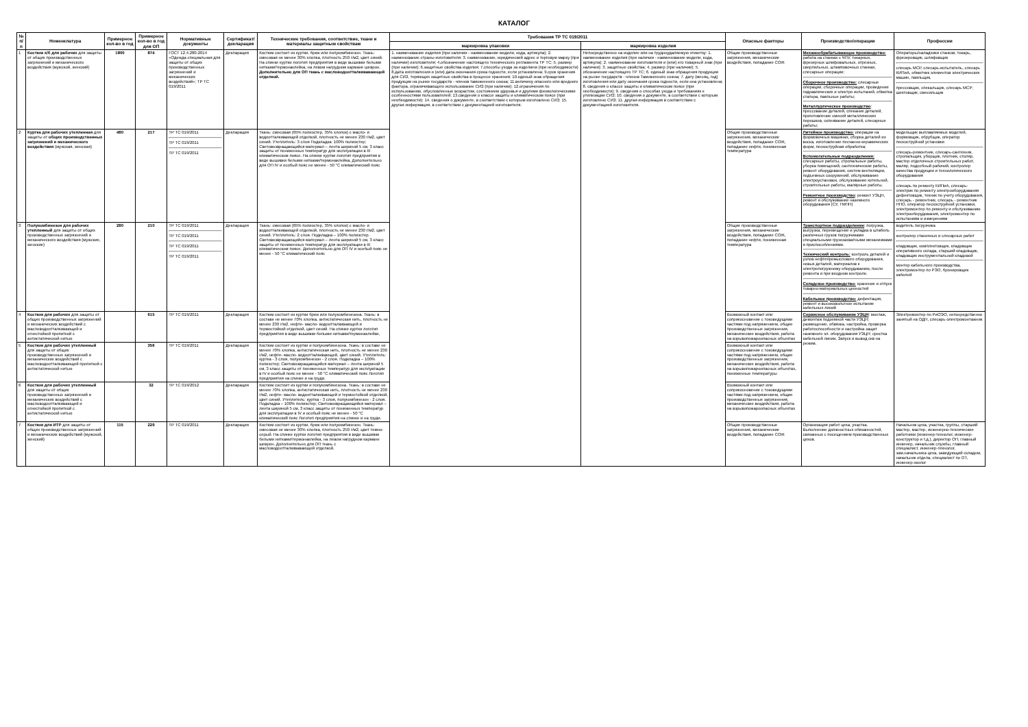КАТАЛОГ
| № п/п | Номенклатура | Примерное кол-во в год | Примерное кол-во в год для ОП | Нормативные документы | Сертификат/ декларация | Технические требования, соответствие, ткани и материалы защитным свойствам | Требования ТР ТС 019/2011 | | Опасные факторы | Производство/операции | Профессии |
| --- | --- | --- | --- | --- | --- | --- | --- | --- | --- | --- | --- |
| | | | | | | | маркировка упаковки | маркировка изделия | | | |
| 1 | Костюм х/б для рабочих для защиты от общих производственных загрязнений и механического воздействия (мужской, женский) | 1800 | 874 | ГОСТ 12.4.280-2014 «Одежда специальная для защиты от общих производственных загрязнений и механических воздействий»; ТР ТС 019/2011 | Декларация | Костюм состоит из куртки, брюк или полукомбинезон. Ткань: смесовая не менее 30% хлопка, плотность 250 г/м2, цвет синий. На спинке куртки логотип предприятия в виде вышивки белыми нитками/термонаклейка, на левом нагрудном кармане шеврон. Дополнительно для ОП ткань с масловодоотталкивавающей отделкой. | 1. наименование изделия (при наличии - наименование модели, кода, артикула); 2. наименование страны-изготовителя; 3. наименование, юридический адрес и торговую марку (при наличии) изготовителя; 4.обозначение настоящего технического регламента ТР ТС; 5. размер (при наличии); 6.защитные свойства изделия; 7.способы ухода за изделием (при необходимости) 8.дата изготовления и (или) дата окончания срока годности, если установлена; 9.срок хранения для СИЗ, теряющих защитные свойства в процессе хранения; 10.единый знак обращения продукции на рынке государств - членов таможенного союза; 11.величину опасного или вредного фактора, ограничивающего использование СИЗ (при наличии); 12.ограничения по использованию, обусловленные возрастом, состоянием здоровья и другими физиологическими особенностями пользователей; 13.сведения о классе защиты и климатическом поясе (при необходимости); 14. сведения о документе, в соответствии с которым изготовлено СИЗ; 15. другая информация, в соответствии с документацией изготовителя. | Непосредственно на изделие или на трудноудаляемую этикетку: 1. наименование изделия (при наличии - наименование модели, кода, артикула); 2. наименование изготовителя и (или) его товарный знак (при наличии); 3. защитные свойства; 4. размер (при наличии); 5. обозначение настоящего ТР ТС; 6. единый знак обращения продукции на рынке государств - членов Таможенного союза; 7. дату (месяц, год) изготовления или дату окончания срока годности, если она установлена; 8. сведения о классе защиты и климатическом поясе (при необходимости); 9. сведения о способах ухода и требованиях к утилизации СИЗ; 10. сведения о документе, в соответствии с которым изготовлено СИЗ; 11. другая информация в соответствии с документацией изготовителя. | Общие производственные загрязнения, механические воздействия, попадание СОЖ | Механообрабатывающее производство: работа на станках с ЧПУ, токарных, фрезерных шлифовальных, отрезных, сверлильных, штамповочных станках, слесарные операции; Сборочное производство: слесарные операции, сборочные операции, проведение гидравлических и электро испытаний, обмотка статора, паяльные работы; Металлургическое производство : прессование деталей, спекание деталей, приготовление смесей металлических порошков, склеивание деталей, слесарные работы; | Операторы/наладчики станков; токарь, фрезеровщик, шлифовщик слесарь МСР, слесарь-испытатель, слесарь КИПиА, обмотчик элементов электрических машин, паяльщик, прессовщик, спекальщик, слесарь МСР; шихтовщик; смесильщик |
| 2 | Куртка для рабочих утепленная для защиты от общих производственных загрязнений и механического воздействия (мужская, женская) | 480 | 217 | ТР ТС 019/2011 ТР ТС 019/2011 ТР ТС 019/2011 | Декларация | Ткань: смесовая (65% полиэстер, 35% хлопок) с масло- и водоотталкивающей отделкой, плотность не менее 230 г/м2, цвет синий. Утеплитель: 3 слоя Подкладка: 100% полиэстер; Световозвращающийся материал – лента шириной 5 см, 3 класс защиты от пониженных температур для эксплуатации в III климатическом поясе. На спинке куртки логотип предприятия в виде вышивки белыми нитками/термонаклейка, Дополнительно для ОП IV и особый пояс не менее - 50 °С климатический пояс | | | Общие производственные загрязнения, механические воздействия, попадание СОЖ, попадание нефти, пониженная температура | Литейное производство: операции на формовочных машинах, сборка деталей из воска, изготовление песчанно-керамических форм, пескоструйная обработка; Вспомогательные подразделения: слесарные работы, стропальные работы, уборка помещений, сантехнические работы, ремонт оборудования, систем вентиляции, подъемных сооружений, обслуживание электроустановок, обслуживание котельной, строительные работы, малярные работы. Ремонтное производство : ремонт УЭЦН, ремонт и обслуживание наземного оборудования (СУ, ТМПН) | модельщик выплавляемых моделей, формовщик, обрубщик, оператор пескоструйной установки слесарь-ремонтник, слесарь-сантехник, стропальщик, уборщик, плотник, столяр, мастер отделочных строительных работ, маляр, подсобный рабочий, контролер качества продукции и технологического оборудования слесарь по ремонту КИПиА, слесарь-электрик по ремонту электрооборудования дефектовщик, техник по учету оборудования, слесарь - ремонтник, слесарь - ремонтник НПО, оператор пескоструйной установки, электромонтер по ремонту и обслуживанию электрооборудования, электромонтер по испытаниям и измерениям |
| 3 | Полукомбинезон для рабочих утепленный для защиты от общих производственных загрязнений и механического воздействия (мужские, женские) | 280 | 210 | ТР ТС 019/2011 ТР ТС 019/2011 ТР ТС 019/2011 ТР ТС 019/2011 | Декларация | Ткань: смесовая (65% полиэстер, 35% хлопок) с масло- и водоотталкивающей отделкой, плотность не менее 230 г/м2, цвет синий. Утеплитель: 2 слоя. Подкладка – 100% полиэстер. Световозвращающийся материал – лента шириной 5 см, 3 класс защиты от пониженных температур для эксплуатации в III климатическом поясе. Дополнительно для ОП IV и особый пояс не менее - 50 °С климатический пояс | | | Общие производственные загрязнения, механические воздействия, попадание СОЖ, попадание нефти, пониженная температура | Транспортное подразделение : погрузка, выгрузка, перемещение и укладка в штабель различных грузов погрузчиками специальными грузозахватными механизмами и приспособлениями. Технический контроль: контроль деталей и узлов нефтепромыслового оборудования, новых деталей, материалов к электропогружному оборудованию, после ремонта и при входном контроле. Складское производство: хранение и отпуск товарно-материальных ценностей Кабельное производство: дефектация, ремонт и высоковольтное испытание кабельных линий | водитель погрузчика контролер станочных и слесарных работ кладовщик, комплектовщик, кладовщик оперативного склада, старший кладовщик, кладовщик инструментальной кладовой монтер кабельного производства, электромонтер по РЭО, бронировщик кабелей |
| 4 | Костюм для рабочих для защиты от общих производственных загрязнений и механических воздействий с масловодоотталкивающей и огнестойкой пропиткой с антистатической нитью | | 615 | ТР ТС 019/2011 | Декларация | Костюм состоит из куртки брюк или полукомбинезона. Ткань: в составе не менее 70% хлопка, антистатическая нить, плотность не менее 230 г/м2, нефте- масло- водоотталкивающей и термостойкой отделкой, цвет синий. На спинке куртки логотип предприятия в виде вышивки белыми нитками/термонаклейки, | | | Возможный контакт или соприкосновение с токоведущими частями под напряжением, общие производственные загрязнения, механические воздействия, работа на взрывопожароопасных объектах | Сервисное обслуживание УЭЦН : монтаж, демонтаж подземной части УЭЦН; размещение, обвязка, настройка, проверка работоспособности и настройка защит наземного эл. оборудования УЭЦН; сростка кабельной линии, Запуск и вывод скв на режим. | Электромонтер по РиОЭО, непосредственно занятый на ОДН, слесарь-электромонтажник |
| 5 | Костюм для рабочих утепленный для защиты от общих производственных загрязнений и механических воздействий с масловодоотталкивающей пропиткой с антистатической нитью | | 356 | ТР ТС 019/2011 | Декларация | Костюм состоит из куртки и полукомбинезона. Ткань: в составе не менее 70% хлопка, антистатическая нить, плотность не менее 230 г/м2, нефте- масло- водоотталкивающей, цвет синий. Утеплитель: куртка - 3 слоя, полукомбинезон - 2 слоя. Подкладка – 100% полиэстер; Световозвращающийся материал – лента шириной 5 см, 3 класс защиты от пониженных температур для эксплуатации в IV и особый пояс не менее - 50 °С климатический пояс Логотип предприятия на спинке и на груди. | | | Возможный контакт или соприкосновение с токоведущими частями под напряжением, общие производственные загрязнения, механические воздействия, работа на взрывопожароопасных объектах, пониженные температуры | | |
| 6 | Костюм для рабочих утепленный для защиты от общих производственных загрязнений и механических воздействий с масловодоотталкивающей и огнестойкой пропиткой с антистатической нитью | | 32 | ТР ТС 019/2012 | Декларация | Костюм состоит из куртки и полукомбинезона. Ткань: в составе не менее 70% хлопка, антистатическая нить, плотность не менее 230 г/м2, нефте- масло- водоотталкивающей и термостойкой отделкой, цвет синий. Утеплитель: куртка - 3 слоя, полукомбинезон - 2 слоя. Подкладка – 100% полиэстер; Световозвращающийся материал – лента шириной 5 см, 3 класс защиты от пониженных температур для эксплуатации в IV и особый пояс не менее - 50 °С климатический пояс Логотип предприятия на спинке и на груди. | | | Возможный контакт или соприкосновение с токоведущими частями под напряжением, общие производственные загрязнения, механические воздействия, работа на взрывопожароопасных объектах | | |
| 7 | Костюм для ИТР для защиты от общих производственных загрязнений и механических воздействий (мужской, женский) | 115 | 229 | ТР ТС 019/2011 | Декларация | Костюм состоит из куртки, брюк или полукомбинезон. Ткань: смесовая не менее 30% хлопка, плотность 250 г/м2, цвет темно-серый. На спинке куртки логотип предприятия в виде вышивки белыми нитками/термонаклейка, на левом нагрудном кармане шеврон. Дополнительно для ОП ткань с масловодоотталкивавающей отделкой. | | | Общие производственные загрязнения, механические воздействия, попадание СОЖ | Организация работ цеха, участка. Выполнение должностных обязанностей, связанных с посещением производственных цехов. | Начальник цеха, участка, группы, старший мастер, мастер, инженерно-технические работники (инженер-технолог, инженер-конструктор и т.д.), директор ОП, главный инженер, начальник службы, главный специалист, инженер-технолог, зам.начальника цеха, заведующий складом, начальник отдела, специалист по ОТ, инженер-эколог |